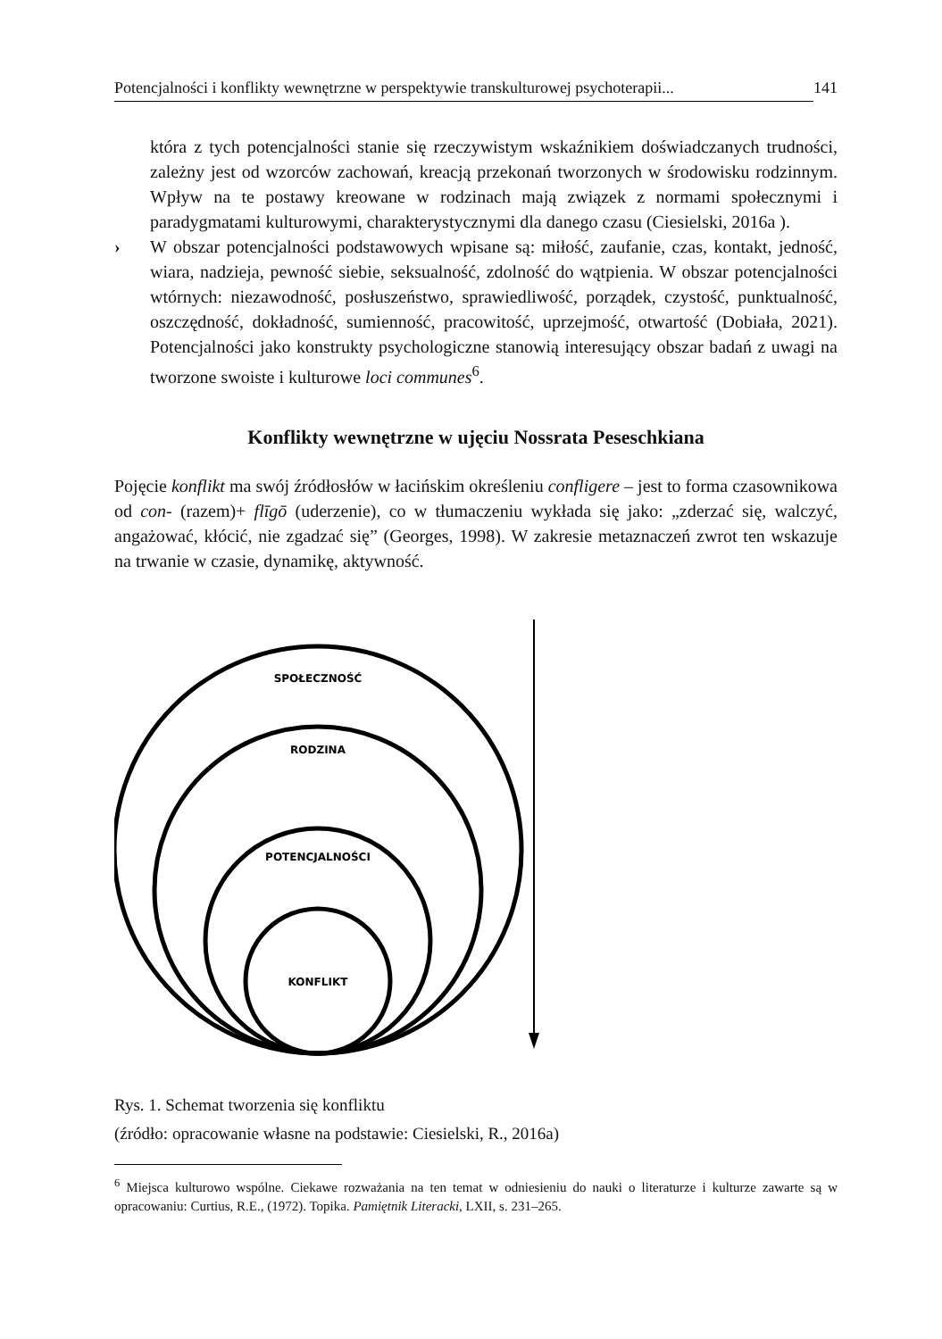Potencjalności i konflikty wewnętrzne w perspektywie transkulturowej psychoterapii... 141
która z tych potencjalności stanie się rzeczywistym wskaźnikiem doświadczanych trudności, zależny jest od wzorców zachowań, kreacją przekonań tworzonych w środowisku rodzinnym. Wpływ na te postawy kreowane w rodzinach mają związek z normami społecznymi i paradygmatami kulturowymi, charakterystycznymi dla danego czasu (Ciesielski, 2016a ).
› W obszar potencjalności podstawowych wpisane są: miłość, zaufanie, czas, kontakt, jedność, wiara, nadzieja, pewność siebie, seksualność, zdolność do wątpienia. W obszar potencjalności wtórnych: niezawodność, posłuszeństwo, sprawiedliwość, porządek, czystość, punktualność, oszczędność, dokładność, sumienność, pracowitość, uprzejmość, otwartość (Dobiała, 2021). Potencjalności jako konstrukty psychologiczne stanowią interesujący obszar badań z uwagi na tworzone swoiste i kulturowe loci communes<sup>6</sup>.
Konflikty wewnętrzne w ujęciu Nossrata Peseschkiana
Pojęcie konflikt ma swój źródłosłów w łacińskim określeniu confligere – jest to forma czasownikowa od con- (razem)+ flīgō (uderzenie), co w tłumaczeniu wykłada się jako: „zderzać się, walczyć, angażować, kłócić, nie zgadzać się” (Georges, 1998). W zakresie metaznaczeń zwrot ten wskazuje na trwanie w czasie, dynamikę, aktywność.
SPOŁECZNOŚĆ
RODZINA
POTENCJALNOŚCI
KONFLIKT
Rys. 1. Schemat tworzenia się konfliktu
(źródło: opracowanie własne na podstawie: Ciesielski, R., 2016a)
<sup>6</sup> Miejsca kulturowo wspólne. Ciekawe rozważania na ten temat w odniesieniu do nauki o literaturze i kulturze zawarte są w opracowaniu: Curtius, R.E., (1972). Topika. Pamiętnik Literacki, LXII, s. 231–265.